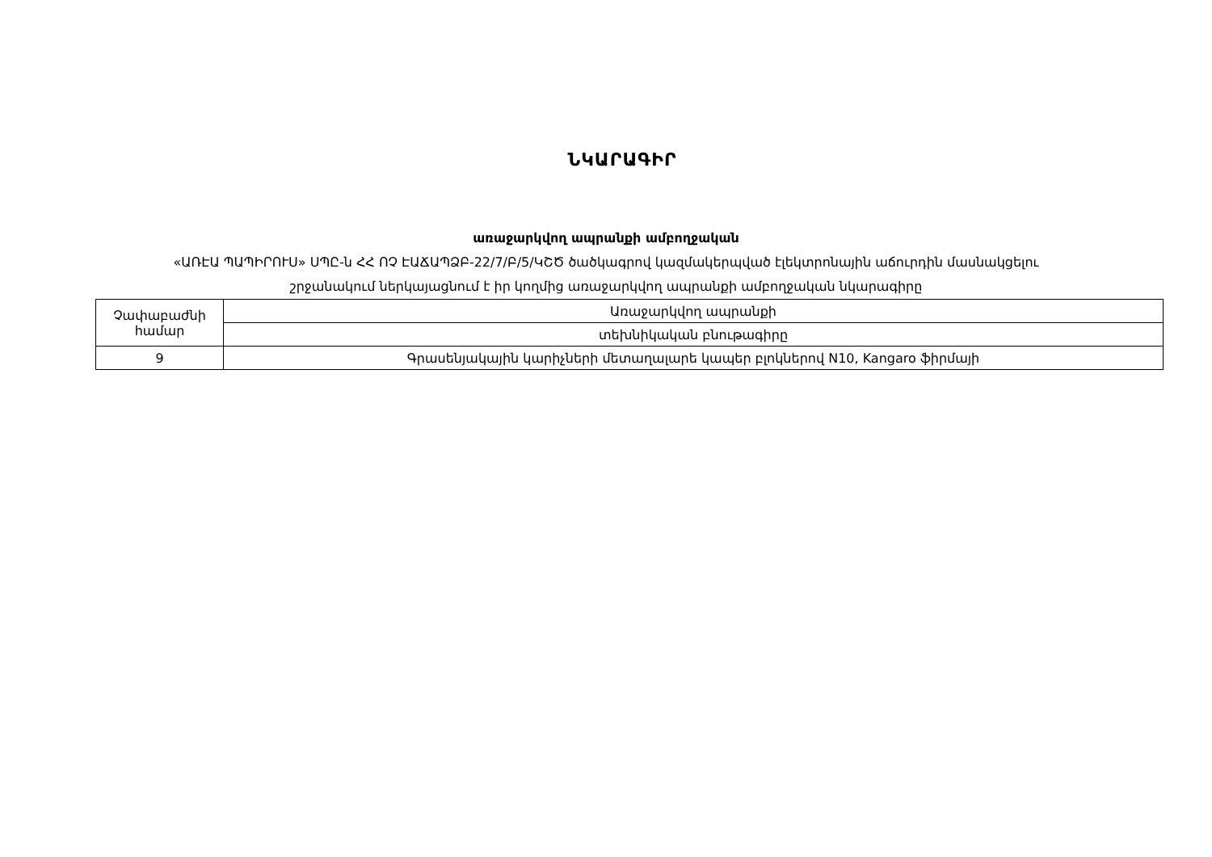ՆԿԱՐԱԳԻՐ
առաջարկվող ապրանքի ամբողջական
«ԱՌԷԱ ՊԱՊԻՐՈՒՍ» ՍՊԸ-ն ՀՀ ՈՉ ԷԱՃԱՊՁԲ-22/7/Բ/5/ԿՇԾ ծածկագրով կազմակերպված էլեկտրոնային աճուրդին մասնակցելու
շրջանակում ներկայացնում է իր կողմից առաջարկվող ապրանքի ամբողջական նկարագիրը
| Չափաբաժնի համար | Առաջարկվող ապրանքի |
| | տեխնիկական բնութագիրը |
| 9 | Գրասենյակային կարիչների մետաղալարե կապեր բլոկներով N10, Kangaro ֆիրմայի |